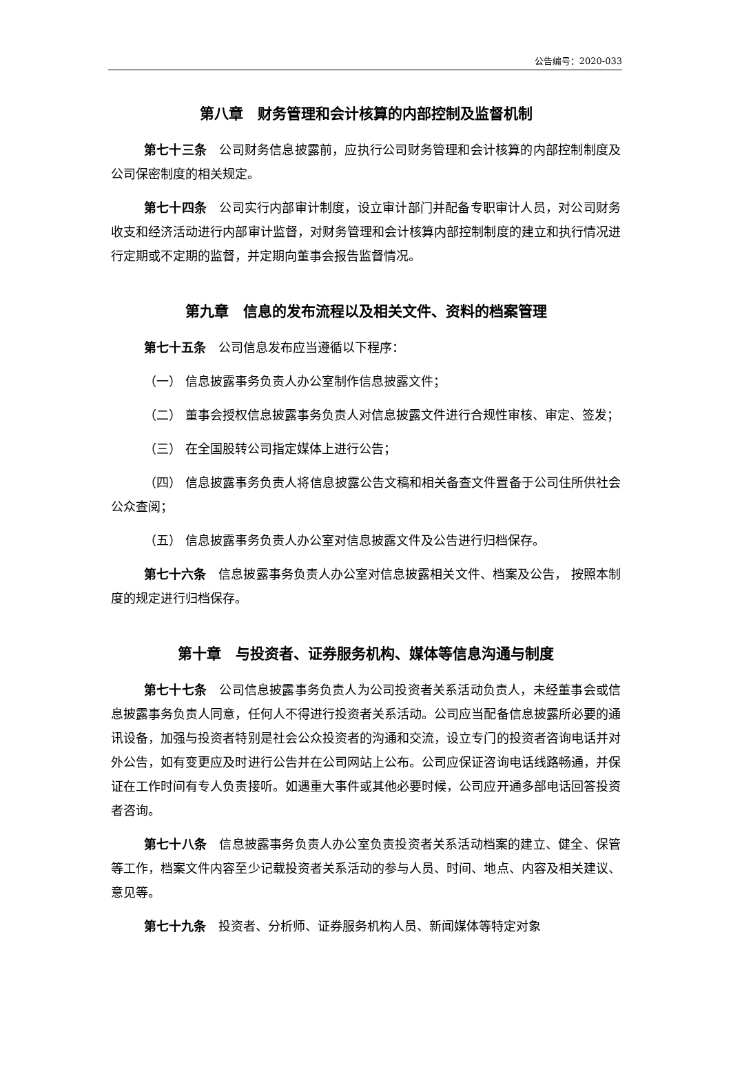公告编号：2020-033
第八章　财务管理和会计核算的内部控制及监督机制
第七十三条　公司财务信息披露前，应执行公司财务管理和会计核算的内部控制制度及公司保密制度的相关规定。
第七十四条　公司实行内部审计制度，设立审计部门并配备专职审计人员，对公司财务收支和经济活动进行内部审计监督，对财务管理和会计核算内部控制制度的建立和执行情况进行定期或不定期的监督，并定期向董事会报告监督情况。
第九章　信息的发布流程以及相关文件、资料的档案管理
第七十五条　公司信息发布应当遵循以下程序：
（一） 信息披露事务负责人办公室制作信息披露文件；
（二） 董事会授权信息披露事务负责人对信息披露文件进行合规性审核、审定、签发；
（三） 在全国股转公司指定媒体上进行公告；
（四） 信息披露事务负责人将信息披露公告文稿和相关备查文件置备于公司住所供社会公众查阅；
（五） 信息披露事务负责人办公室对信息披露文件及公告进行归档保存。
第七十六条　信息披露事务负责人办公室对信息披露相关文件、档案及公告， 按照本制度的规定进行归档保存。
第十章　与投资者、证券服务机构、媒体等信息沟通与制度
第七十七条　公司信息披露事务负责人为公司投资者关系活动负责人，未经董事会或信息披露事务负责人同意，任何人不得进行投资者关系活动。公司应当配备信息披露所必要的通讯设备，加强与投资者特别是社会公众投资者的沟通和交流，设立专门的投资者咨询电话并对外公告，如有变更应及时进行公告并在公司网站上公布。公司应保证咨询电话线路畅通，并保证在工作时间有专人负责接听。如遇重大事件或其他必要时候，公司应开通多部电话回答投资者咨询。
第七十八条　信息披露事务负责人办公室负责投资者关系活动档案的建立、健全、保管等工作，档案文件内容至少记载投资者关系活动的参与人员、时间、地点、内容及相关建议、意见等。
第七十九条　投资者、分析师、证券服务机构人员、新闻媒体等特定对象